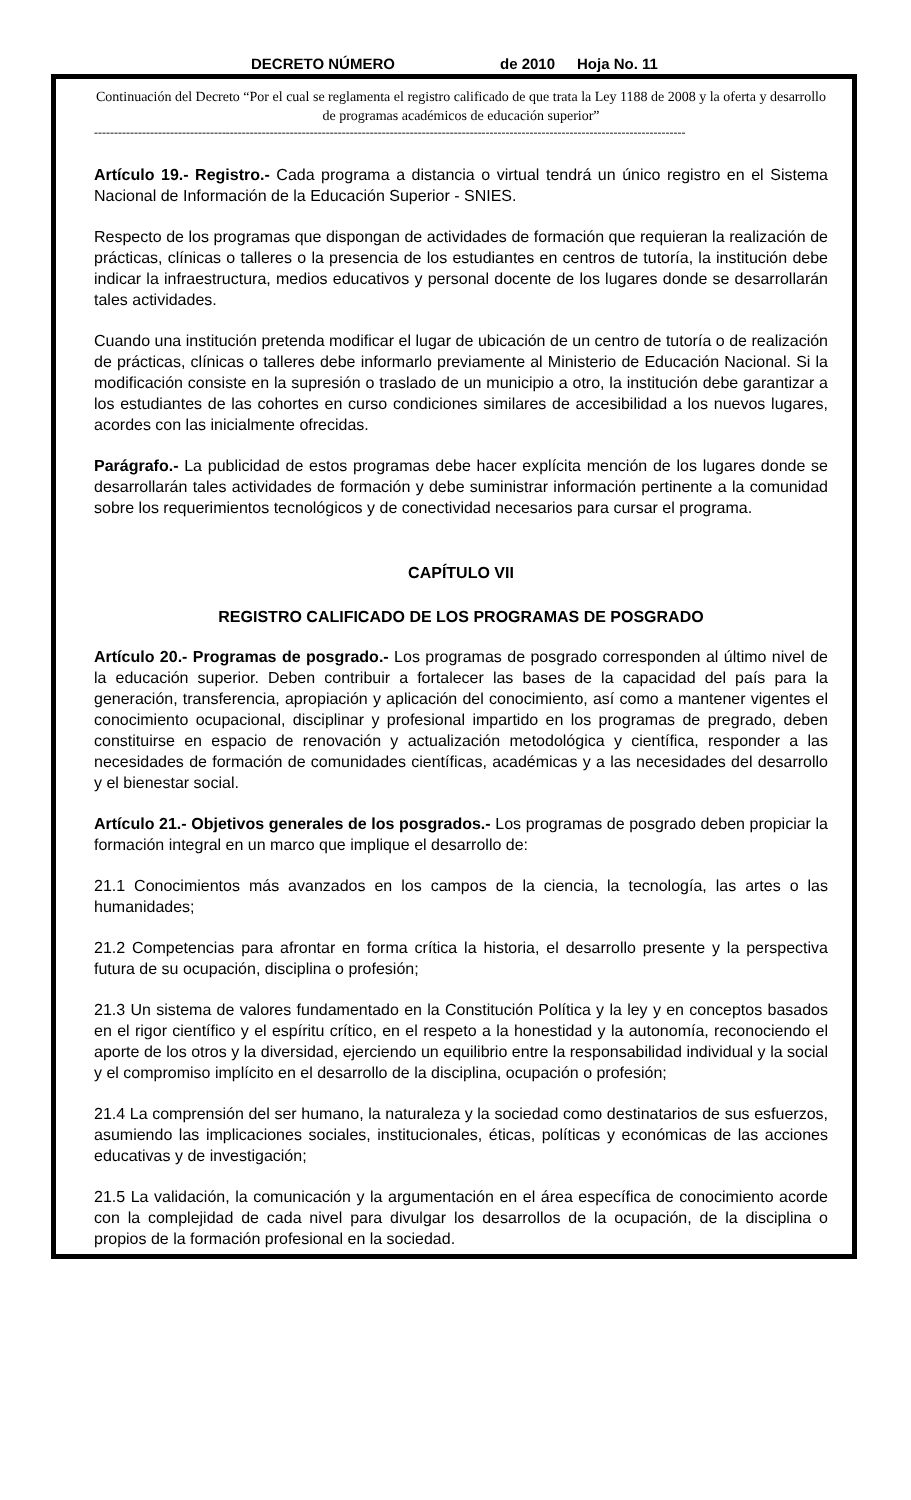DECRETO NÚMERO de 2010 Hoja No. 11
Continuación del Decreto “Por el cual se reglamenta el registro calificado de que trata la Ley 1188 de 2008 y la oferta y desarrollo de programas académicos de educación superior”
----------------------------------------------------------------------------------------------------------------------------------------------------
Artículo 19.- Registro.- Cada programa a distancia o virtual tendrá un único registro en el Sistema Nacional de Información de la Educación Superior - SNIES.
Respecto de los programas que dispongan de actividades de formación que requieran la realización de prácticas, clínicas o talleres o la presencia de los estudiantes en centros de tutoría, la institución debe indicar la infraestructura, medios educativos y personal docente de los lugares donde se desarrollarán tales actividades.
Cuando una institución pretenda modificar el lugar de ubicación de un centro de tutoría o de realización de prácticas, clínicas o talleres debe informarlo previamente al Ministerio de Educación Nacional. Si la modificación consiste en la supresión o traslado de un municipio a otro, la institución debe garantizar a los estudiantes de las cohortes en curso condiciones similares de accesibilidad a los nuevos lugares, acordes con las inicialmente ofrecidas.
Parágrafo.- La publicidad de estos programas debe hacer explícita mención de los lugares donde se desarrollarán tales actividades de formación y debe suministrar información pertinente a la comunidad sobre los requerimientos tecnológicos y de conectividad necesarios para cursar el programa.
CAPÍTULO VII
REGISTRO CALIFICADO DE LOS PROGRAMAS DE POSGRADO
Artículo 20.- Programas de posgrado.- Los programas de posgrado corresponden al último nivel de la educación superior. Deben contribuir a fortalecer las bases de la capacidad del país para la generación, transferencia, apropiación y aplicación del conocimiento, así como a mantener vigentes el conocimiento ocupacional, disciplinar y profesional impartido en los programas de pregrado, deben constituirse en espacio de renovación y actualización metodológica y científica, responder a las necesidades de formación de comunidades científicas, académicas y a las necesidades del desarrollo y el bienestar social.
Artículo 21.- Objetivos generales de los posgrados.- Los programas de posgrado deben propiciar la formación integral en un marco que implique el desarrollo de:
21.1 Conocimientos más avanzados en los campos de la ciencia, la tecnología, las artes o las humanidades;
21.2 Competencias para afrontar en forma crítica la historia, el desarrollo presente y la perspectiva futura de su ocupación, disciplina o profesión;
21.3 Un sistema de valores fundamentado en la Constitución Política y la ley y en conceptos basados en el rigor científico y el espíritu crítico, en el respeto a la honestidad y la autonomía, reconociendo el aporte de los otros y la diversidad, ejerciendo un equilibrio entre la responsabilidad individual y la social y el compromiso implícito en el desarrollo de la disciplina, ocupación o profesión;
21.4 La comprensión del ser humano, la naturaleza y la sociedad como destinatarios de sus esfuerzos, asumiendo las implicaciones sociales, institucionales, éticas, políticas y económicas de las acciones educativas y de investigación;
21.5 La validación, la comunicación y la argumentación en el área específica de conocimiento acorde con la complejidad de cada nivel para divulgar los desarrollos de la ocupación, de la disciplina o propios de la formación profesional en la sociedad.